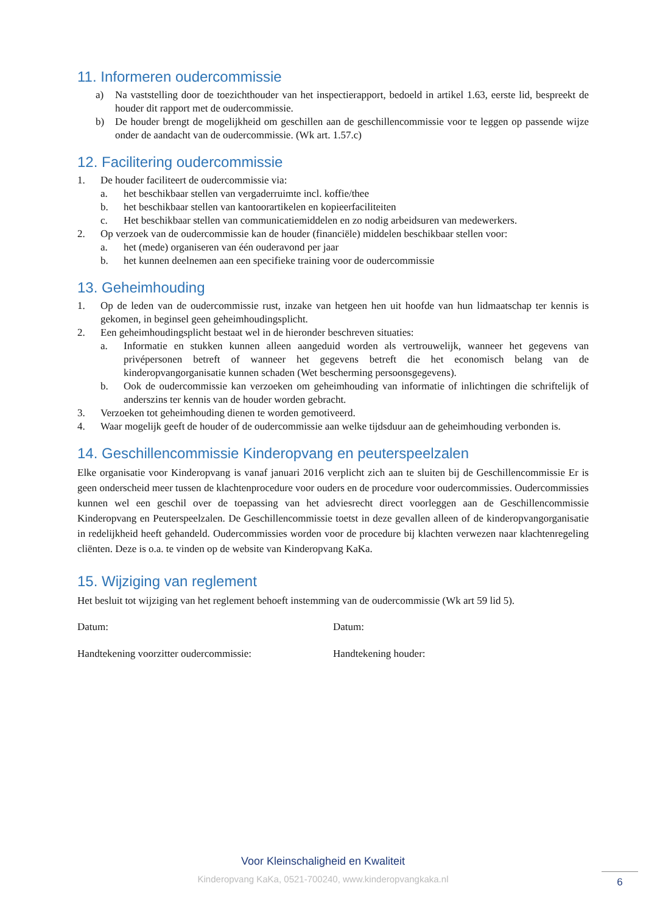11. Informeren oudercommissie
a) Na vaststelling door de toezichthouder van het inspectierapport, bedoeld in artikel 1.63, eerste lid, bespreekt de houder dit rapport met de oudercommissie.
b) De houder brengt de mogelijkheid om geschillen aan de geschillencommissie voor te leggen op passende wijze onder de aandacht van de oudercommissie. (Wk art. 1.57.c)
12. Facilitering oudercommissie
1. De houder faciliteert de oudercommissie via:
a. het beschikbaar stellen van vergaderruimte incl. koffie/thee
b. het beschikbaar stellen van kantoorartikelen en kopieerfaciliteiten
c. Het beschikbaar stellen van communicatiemiddelen en zo nodig arbeidsuren van medewerkers.
2. Op verzoek van de oudercommissie kan de houder (financiële) middelen beschikbaar stellen voor:
a. het (mede) organiseren van één ouderavond per jaar
b. het kunnen deelnemen aan een specifieke training voor de oudercommissie
13. Geheimhouding
1. Op de leden van de oudercommissie rust, inzake van hetgeen hen uit hoofde van hun lidmaatschap ter kennis is gekomen, in beginsel geen geheimhoudingsplicht.
2. Een geheimhoudingsplicht bestaat wel in de hieronder beschreven situaties:
a. Informatie en stukken kunnen alleen aangeduid worden als vertrouwelijk, wanneer het gegevens van privépersonen betreft of wanneer het gegevens betreft die het economisch belang van de kinderopvangorganisatie kunnen schaden (Wet bescherming persoonsgegevens).
b. Ook de oudercommissie kan verzoeken om geheimhouding van informatie of inlichtingen die schriftelijk of anderszins ter kennis van de houder worden gebracht.
3. Verzoeken tot geheimhouding dienen te worden gemotiveerd.
4. Waar mogelijk geeft de houder of de oudercommissie aan welke tijdsduur aan de geheimhouding verbonden is.
14. Geschillencommissie Kinderopvang en peuterspeelzalen
Elke organisatie voor Kinderopvang is vanaf januari 2016 verplicht zich aan te sluiten bij de Geschillencommissie Er is geen onderscheid meer tussen de klachtenprocedure voor ouders en de procedure voor oudercommissies. Oudercommissies kunnen wel een geschil over de toepassing van het adviesrecht direct voorleggen aan de Geschillencommissie Kinderopvang en Peuterspeelzalen. De Geschillencommissie toetst in deze gevallen alleen of de kinderopvangorganisatie in redelijkheid heeft gehandeld. Oudercommissies worden voor de procedure bij klachten verwezen naar klachtenregeling cliënten. Deze is o.a. te vinden op de website van Kinderopvang KaKa.
15. Wijziging van reglement
Het besluit tot wijziging van het reglement behoeft instemming van de oudercommissie (Wk art 59 lid 5).
Datum: Datum:
Handtekening voorzitter oudercommissie: Handtekening houder:
Voor Kleinschaligheid en Kwaliteit
Kinderopvang KaKa, 0521-700240, www.kinderopvangkaka.nl
6